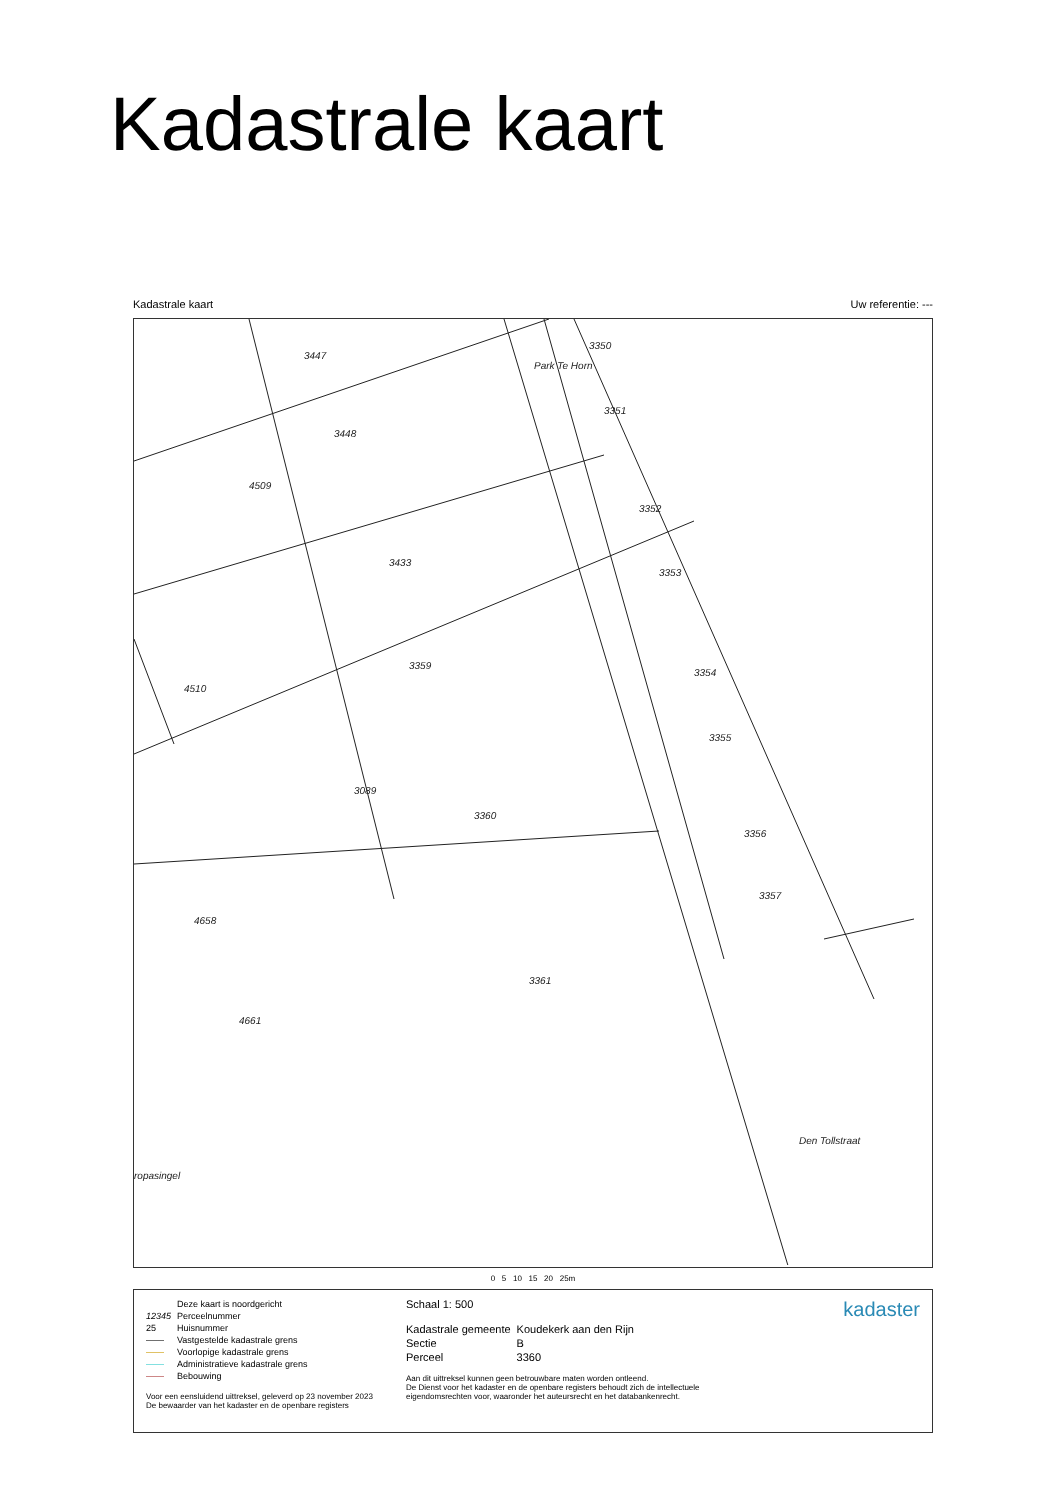Kadastrale kaart
Kadastrale kaart Uw referentie: ---
3447
3448
4509
3433
3359
4510
3089
3360
4658
3361
4661
3350
3351
3352
3353
3354
3355
3356
3357
ropasingel
Den Tollstraat
Park Te Horn
0 5 10 15 20 25m
| | Deze kaart is noordgericht |
| 12345 | Perceelnummer |
| 25 | Huisnummer |
| —— | Vastgestelde kadastrale grens |
| —— | Voorlopige kadastrale grens |
| —— | Administratieve kadastrale grens |
| —— | Bebouwing |
Voor een eensluidend uittreksel, geleverd op 23 november 2023
De bewaarder van het kadaster en de openbare registers
Schaal 1: 500
| Kadastrale gemeente | Koudekerk aan den Rijn |
| Sectie | B |
| Perceel | 3360 |
Aan dit uittreksel kunnen geen betrouwbare maten worden ontleend.
De Dienst voor het kadaster en de openbare registers behoudt zich de intellectuele eigendomsrechten voor, waaronder het auteursrecht en het databankenrecht.
kadaster